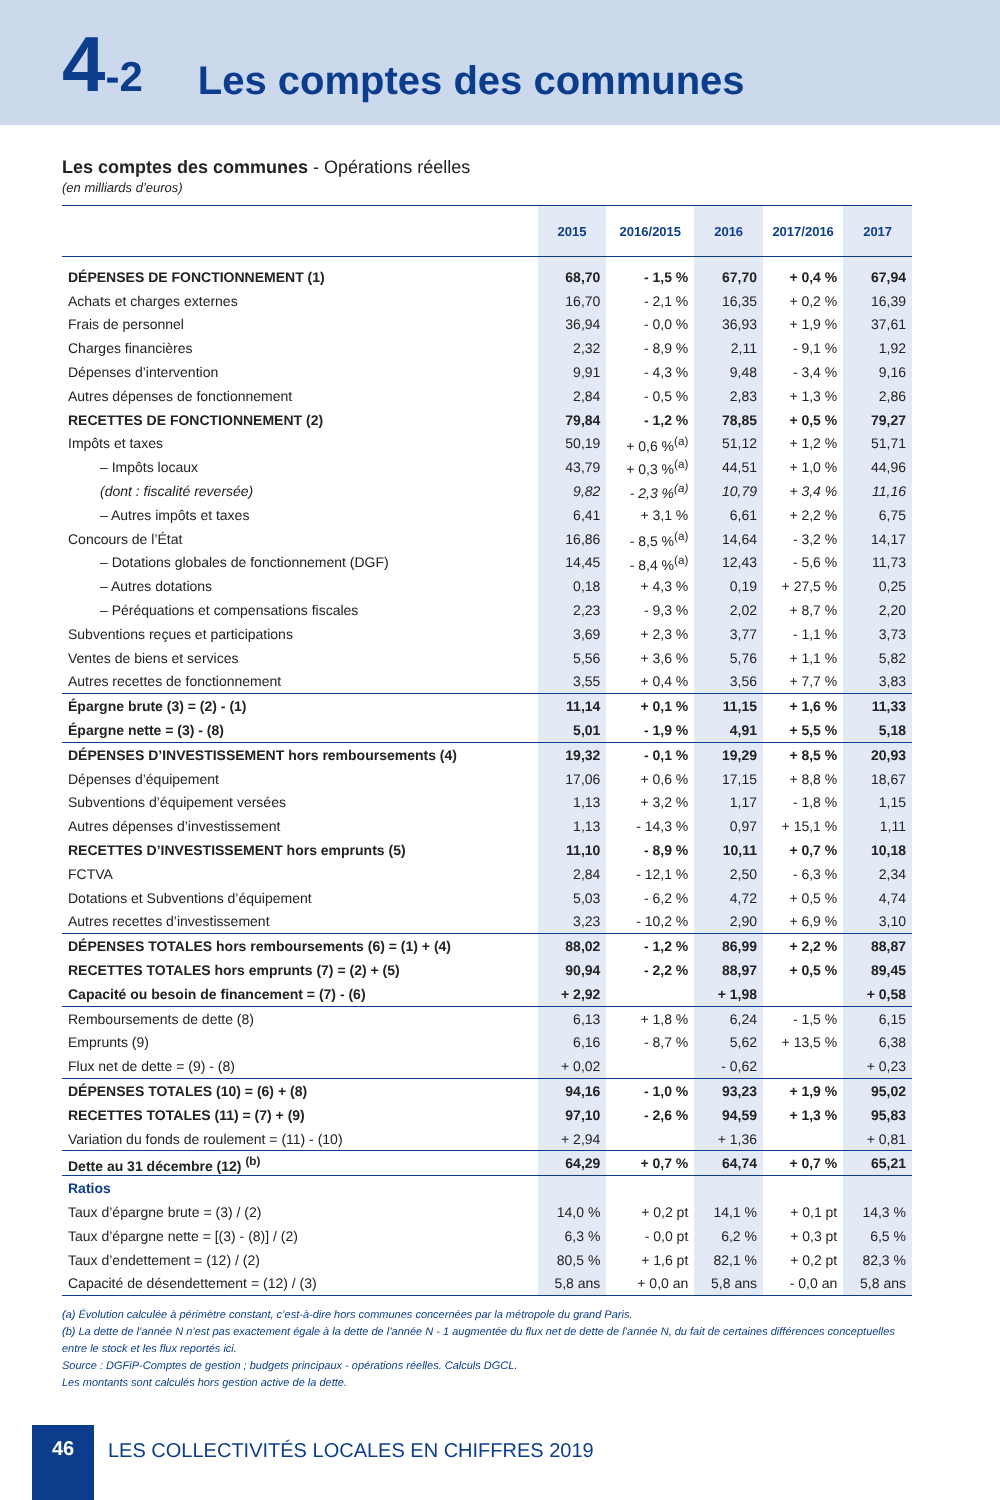4-2
Les comptes des communes
Les comptes des communes - Opérations réelles
(en milliards d’euros)
| | 2015 | 2016/2015 | 2016 | 2017/2016 | 2017 |
| --- | --- | --- | --- | --- | --- |
| DÉPENSES DE FONCTIONNEMENT (1) | 68,70 | - 1,5 % | 67,70 | + 0,4 % | 67,94 |
| Achats et charges externes | 16,70 | - 2,1 % | 16,35 | + 0,2 % | 16,39 |
| Frais de personnel | 36,94 | - 0,0 % | 36,93 | + 1,9 % | 37,61 |
| Charges financières | 2,32 | - 8,9 % | 2,11 | - 9,1 % | 1,92 |
| Dépenses d’intervention | 9,91 | - 4,3 % | 9,48 | - 3,4 % | 9,16 |
| Autres dépenses de fonctionnement | 2,84 | - 0,5 % | 2,83 | + 1,3 % | 2,86 |
| RECETTES DE FONCTIONNEMENT (2) | 79,84 | - 1,2 % | 78,85 | + 0,5 % | 79,27 |
| Impôts et taxes | 50,19 | + 0,6 %<sup>(a)</sup> | 51,12 | + 1,2 % | 51,71 |
| – Impôts locaux | 43,79 | + 0,3 %<sup>(a)</sup> | 44,51 | + 1,0 % | 44,96 |
| (dont : fiscalité reversée) | 9,82 | - 2,3 %<sup>(a)</sup> | 10,79 | + 3,4 % | 11,16 |
| – Autres impôts et taxes | 6,41 | + 3,1 % | 6,61 | + 2,2 % | 6,75 |
| Concours de l’État | 16,86 | - 8,5 %<sup>(a)</sup> | 14,64 | - 3,2 % | 14,17 |
| – Dotations globales de fonctionnement (DGF) | 14,45 | - 8,4 %<sup>(a)</sup> | 12,43 | - 5,6 % | 11,73 |
| – Autres dotations | 0,18 | + 4,3 % | 0,19 | + 27,5 % | 0,25 |
| – Péréquations et compensations fiscales | 2,23 | - 9,3 % | 2,02 | + 8,7 % | 2,20 |
| Subventions reçues et participations | 3,69 | + 2,3 % | 3,77 | - 1,1 % | 3,73 |
| Ventes de biens et services | 5,56 | + 3,6 % | 5,76 | + 1,1 % | 5,82 |
| Autres recettes de fonctionnement | 3,55 | + 0,4 % | 3,56 | + 7,7 % | 3,83 |
| Épargne brute (3) = (2) - (1) | 11,14 | + 0,1 % | 11,15 | + 1,6 % | 11,33 |
| Épargne nette = (3) - (8) | 5,01 | - 1,9 % | 4,91 | + 5,5 % | 5,18 |
| DÉPENSES D’INVESTISSEMENT hors remboursements (4) | 19,32 | - 0,1 % | 19,29 | + 8,5 % | 20,93 |
| Dépenses d’équipement | 17,06 | + 0,6 % | 17,15 | + 8,8 % | 18,67 |
| Subventions d’équipement versées | 1,13 | + 3,2 % | 1,17 | - 1,8 % | 1,15 |
| Autres dépenses d’investissement | 1,13 | - 14,3 % | 0,97 | + 15,1 % | 1,11 |
| RECETTES D’INVESTISSEMENT hors emprunts (5) | 11,10 | - 8,9 % | 10,11 | + 0,7 % | 10,18 |
| FCTVA | 2,84 | - 12,1 % | 2,50 | - 6,3 % | 2,34 |
| Dotations et Subventions d’équipement | 5,03 | - 6,2 % | 4,72 | + 0,5 % | 4,74 |
| Autres recettes d’investissement | 3,23 | - 10,2 % | 2,90 | + 6,9 % | 3,10 |
| DÉPENSES TOTALES hors remboursements (6) = (1) + (4) | 88,02 | - 1,2 % | 86,99 | + 2,2 % | 88,87 |
| RECETTES TOTALES hors emprunts (7) = (2) + (5) | 90,94 | - 2,2 % | 88,97 | + 0,5 % | 89,45 |
| Capacité ou besoin de financement = (7) - (6) | + 2,92 | | + 1,98 | | + 0,58 |
| Remboursements de dette (8) | 6,13 | + 1,8 % | 6,24 | - 1,5 % | 6,15 |
| Emprunts (9) | 6,16 | - 8,7 % | 5,62 | + 13,5 % | 6,38 |
| Flux net de dette = (9) - (8) | + 0,02 | | - 0,62 | | + 0,23 |
| DÉPENSES TOTALES (10) = (6) + (8) | 94,16 | - 1,0 % | 93,23 | + 1,9 % | 95,02 |
| RECETTES TOTALES (11) = (7) + (9) | 97,10 | - 2,6 % | 94,59 | + 1,3 % | 95,83 |
| Variation du fonds de roulement = (11) - (10) | + 2,94 | | + 1,36 | | + 0,81 |
| Dette au 31 décembre (12) <sup>(b)</sup> | 64,29 | + 0,7 % | 64,74 | + 0,7 % | 65,21 |
| Ratios | | | | | |
| Taux d’épargne brute = (3) / (2) | 14,0 % | + 0,2 pt | 14,1 % | + 0,1 pt | 14,3 % |
| Taux d’épargne nette = [(3) - (8)] / (2) | 6,3 % | - 0,0 pt | 6,2 % | + 0,3 pt | 6,5 % |
| Taux d’endettement = (12) / (2) | 80,5 % | + 1,6 pt | 82,1 % | + 0,2 pt | 82,3 % |
| Capacité de désendettement = (12) / (3) | 5,8 ans | + 0,0 an | 5,8 ans | - 0,0 an | 5,8 ans |
(a) Évolution calculée à périmètre constant, c’est-à-dire hors communes concernées par la métropole du grand Paris.
(b) La dette de l’année N n’est pas exactement égale à la dette de l’année N - 1 augmentée du flux net de dette de l’année N, du fait de certaines différences conceptuelles entre le stock et les flux reportés ici.
Source : DGFiP-Comptes de gestion ; budgets principaux - opérations réelles. Calculs DGCL.
Les montants sont calculés hors gestion active de la dette.
46
LES COLLECTIVITÉS LOCALES EN CHIFFRES 2019